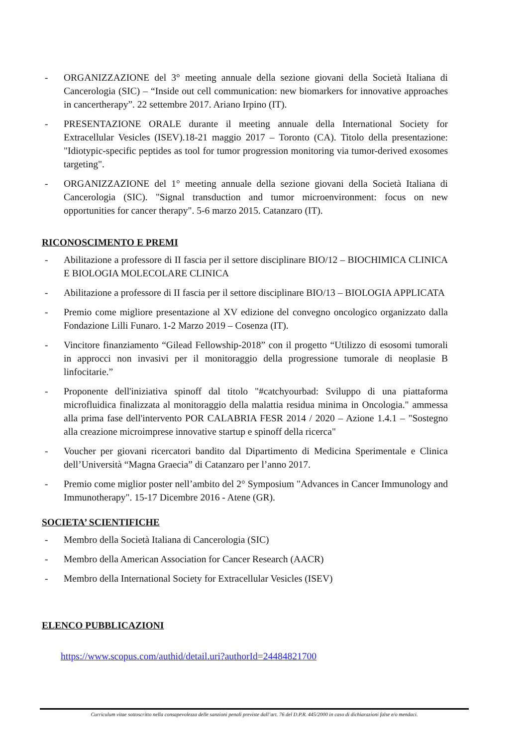- ORGANIZZAZIONE del 3° meeting annuale della sezione giovani della Società Italiana di Cancerologia (SIC) – “Inside out cell communication: new biomarkers for innovative approaches in cancertherapy”. 22 settembre 2017. Ariano Irpino (IT).
- PRESENTAZIONE ORALE durante il meeting annuale della International Society for Extracellular Vesicles (ISEV).18-21 maggio 2017 – Toronto (CA). Titolo della presentazione: "Idiotypic-specific peptides as tool for tumor progression monitoring via tumor-derived exosomes targeting".
- ORGANIZZAZIONE del 1° meeting annuale della sezione giovani della Società Italiana di Cancerologia (SIC). "Signal transduction and tumor microenvironment: focus on new opportunities for cancer therapy". 5-6 marzo 2015. Catanzaro (IT).
RICONOSCIMENTO E PREMI
- Abilitazione a professore di II fascia per il settore disciplinare BIO/12 – BIOCHIMICA CLINICA E BIOLOGIA MOLECOLARE CLINICA
- Abilitazione a professore di II fascia per il settore disciplinare BIO/13 – BIOLOGIA APPLICATA
- Premio come migliore presentazione al XV edizione del convegno oncologico organizzato dalla Fondazione Lilli Funaro. 1-2 Marzo 2019 – Cosenza (IT).
- Vincitore finanziamento “Gilead Fellowship-2018” con il progetto “Utilizzo di esosomi tumorali in approcci non invasivi per il monitoraggio della progressione tumorale di neoplasie B linfocitarie.”
- Proponente dell'iniziativa spinoff dal titolo "#catchyourbad: Sviluppo di una piattaforma microfluidica finalizzata al monitoraggio della malattia residua minima in Oncologia." ammessa alla prima fase dell'intervento POR CALABRIA FESR 2014 / 2020 – Azione 1.4.1 – "Sostegno alla creazione microimprese innovative startup e spinoff della ricerca"
- Voucher per giovani ricercatori bandito dal Dipartimento di Medicina Sperimentale e Clinica dell’Università “Magna Graecia” di Catanzaro per l’anno 2017.
- Premio come miglior poster nell’ambito del 2° Symposium "Advances in Cancer Immunology and Immunotherapy". 15-17 Dicembre 2016 - Atene (GR).
SOCIETA’ SCIENTIFICHE
- Membro della Società Italiana di Cancerologia (SIC)
- Membro della American Association for Cancer Research (AACR)
- Membro della International Society for Extracellular Vesicles (ISEV)
ELENCO PUBBLICAZIONI
https://www.scopus.com/authid/detail.uri?authorId=24484821700
Curriculum vitae sottoscritto nella consapevolezza delle sanzioni penali previste dall’art. 76 del D.P.R. 445/2000 in caso di dichiarazioni false e/o mendaci.